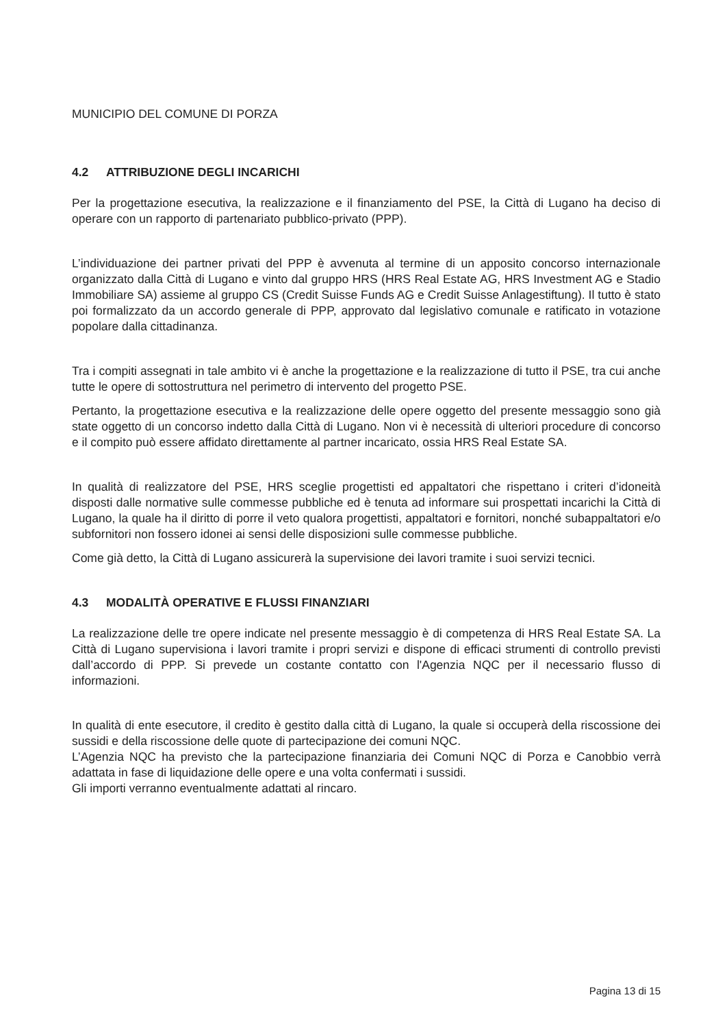MUNICIPIO DEL COMUNE DI PORZA
4.2 ATTRIBUZIONE DEGLI INCARICHI
Per la progettazione esecutiva, la realizzazione e il finanziamento del PSE, la Città di Lugano ha deciso di operare con un rapporto di partenariato pubblico-privato (PPP).
L’individuazione dei partner privati del PPP è avvenuta al termine di un apposito concorso internazionale organizzato dalla Città di Lugano e vinto dal gruppo HRS (HRS Real Estate AG, HRS Investment AG e Stadio Immobiliare SA) assieme al gruppo CS (Credit Suisse Funds AG e Credit Suisse Anlagestiftung). Il tutto è stato poi formalizzato da un accordo generale di PPP, approvato dal legislativo comunale e ratificato in votazione popolare dalla cittadinanza.
Tra i compiti assegnati in tale ambito vi è anche la progettazione e la realizzazione di tutto il PSE, tra cui anche tutte le opere di sottostruttura nel perimetro di intervento del progetto PSE.
Pertanto, la progettazione esecutiva e la realizzazione delle opere oggetto del presente messaggio sono già state oggetto di un concorso indetto dalla Città di Lugano. Non vi è necessità di ulteriori procedure di concorso e il compito può essere affidato direttamente al partner incaricato, ossia HRS Real Estate SA.
In qualità di realizzatore del PSE, HRS sceglie progettisti ed appaltatori che rispettano i criteri d’idoneità disposti dalle normative sulle commesse pubbliche ed è tenuta ad informare sui prospettati incarichi la Città di Lugano, la quale ha il diritto di porre il veto qualora progettisti, appaltatori e fornitori, nonché subappaltatori e/o subfornitori non fossero idonei ai sensi delle disposizioni sulle commesse pubbliche.
Come già detto, la Città di Lugano assicurerà la supervisione dei lavori tramite i suoi servizi tecnici.
4.3 MODALITÀ OPERATIVE E FLUSSI FINANZIARI
La realizzazione delle tre opere indicate nel presente messaggio è di competenza di HRS Real Estate SA. La Città di Lugano supervisiona i lavori tramite i propri servizi e dispone di efficaci strumenti di controllo previsti dall’accordo di PPP. Si prevede un costante contatto con l'Agenzia NQC per il necessario flusso di informazioni.
In qualità di ente esecutore, il credito è gestito dalla città di Lugano, la quale si occuperà della riscossione dei sussidi e della riscossione delle quote di partecipazione dei comuni NQC.
L’Agenzia NQC ha previsto che la partecipazione finanziaria dei Comuni NQC di Porza e Canobbio verrà adattata in fase di liquidazione delle opere e una volta confermati i sussidi.
Gli importi verranno eventualmente adattati al rincaro.
Pagina 13 di 15